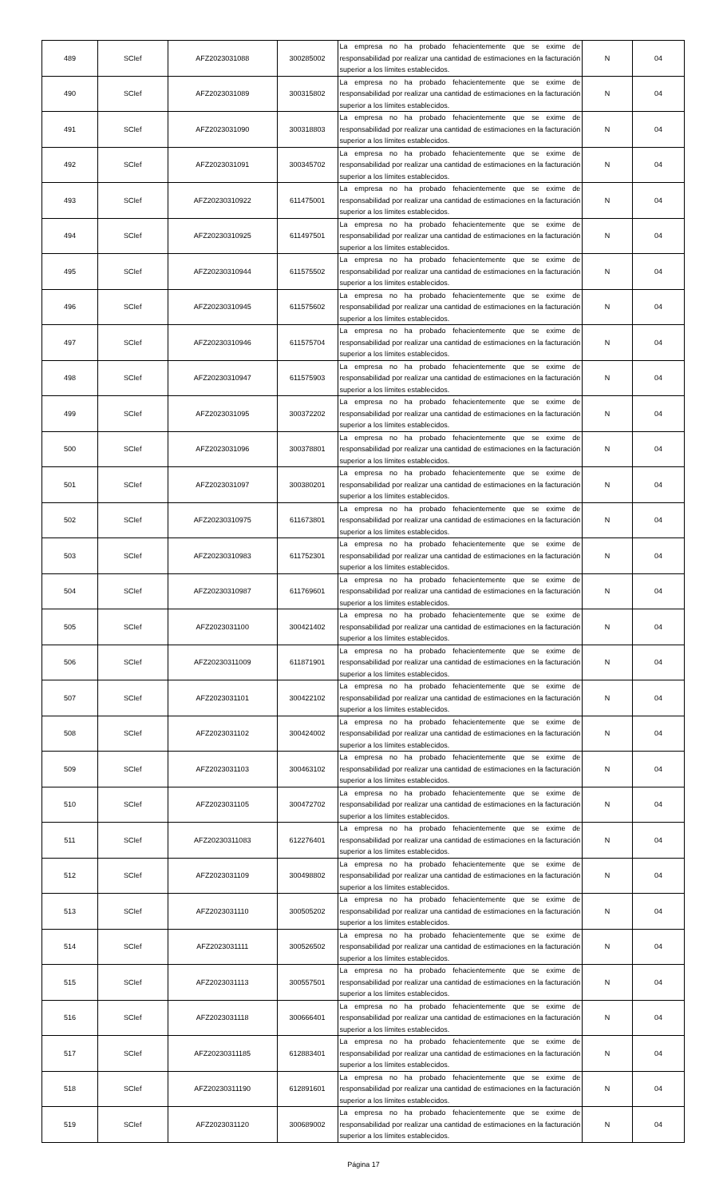| 489 | SCIef | AFZ2023031088 | 300285002 | La empresa no ha probado fehacientemente que se exime de responsabilidad por realizar una cantidad de estimaciones en la facturación superior a los límites establecidos. | N | 04 |
| 490 | SCIef | AFZ2023031089 | 300315802 | La empresa no ha probado fehacientemente que se exime de responsabilidad por realizar una cantidad de estimaciones en la facturación superior a los límites establecidos. | N | 04 |
| 491 | SCIef | AFZ2023031090 | 300318803 | La empresa no ha probado fehacientemente que se exime de responsabilidad por realizar una cantidad de estimaciones en la facturación superior a los límites establecidos. | N | 04 |
| 492 | SCIef | AFZ2023031091 | 300345702 | La empresa no ha probado fehacientemente que se exime de responsabilidad por realizar una cantidad de estimaciones en la facturación superior a los límites establecidos. | N | 04 |
| 493 | SCIef | AFZ20230310922 | 611475001 | La empresa no ha probado fehacientemente que se exime de responsabilidad por realizar una cantidad de estimaciones en la facturación superior a los límites establecidos. | N | 04 |
| 494 | SCIef | AFZ20230310925 | 611497501 | La empresa no ha probado fehacientemente que se exime de responsabilidad por realizar una cantidad de estimaciones en la facturación superior a los límites establecidos. | N | 04 |
| 495 | SCIef | AFZ20230310944 | 611575502 | La empresa no ha probado fehacientemente que se exime de responsabilidad por realizar una cantidad de estimaciones en la facturación superior a los límites establecidos. | N | 04 |
| 496 | SCIef | AFZ20230310945 | 611575602 | La empresa no ha probado fehacientemente que se exime de responsabilidad por realizar una cantidad de estimaciones en la facturación superior a los límites establecidos. | N | 04 |
| 497 | SCIef | AFZ20230310946 | 611575704 | La empresa no ha probado fehacientemente que se exime de responsabilidad por realizar una cantidad de estimaciones en la facturación superior a los límites establecidos. | N | 04 |
| 498 | SCIef | AFZ20230310947 | 611575903 | La empresa no ha probado fehacientemente que se exime de responsabilidad por realizar una cantidad de estimaciones en la facturación superior a los límites establecidos. | N | 04 |
| 499 | SCIef | AFZ2023031095 | 300372202 | La empresa no ha probado fehacientemente que se exime de responsabilidad por realizar una cantidad de estimaciones en la facturación superior a los límites establecidos. | N | 04 |
| 500 | SCIef | AFZ2023031096 | 300378801 | La empresa no ha probado fehacientemente que se exime de responsabilidad por realizar una cantidad de estimaciones en la facturación superior a los límites establecidos. | N | 04 |
| 501 | SCIef | AFZ2023031097 | 300380201 | La empresa no ha probado fehacientemente que se exime de responsabilidad por realizar una cantidad de estimaciones en la facturación superior a los límites establecidos. | N | 04 |
| 502 | SCIef | AFZ20230310975 | 611673801 | La empresa no ha probado fehacientemente que se exime de responsabilidad por realizar una cantidad de estimaciones en la facturación superior a los límites establecidos. | N | 04 |
| 503 | SCIef | AFZ20230310983 | 611752301 | La empresa no ha probado fehacientemente que se exime de responsabilidad por realizar una cantidad de estimaciones en la facturación superior a los límites establecidos. | N | 04 |
| 504 | SCIef | AFZ20230310987 | 611769601 | La empresa no ha probado fehacientemente que se exime de responsabilidad por realizar una cantidad de estimaciones en la facturación superior a los límites establecidos. | N | 04 |
| 505 | SCIef | AFZ2023031100 | 300421402 | La empresa no ha probado fehacientemente que se exime de responsabilidad por realizar una cantidad de estimaciones en la facturación superior a los límites establecidos. | N | 04 |
| 506 | SCIef | AFZ20230311009 | 611871901 | La empresa no ha probado fehacientemente que se exime de responsabilidad por realizar una cantidad de estimaciones en la facturación superior a los límites establecidos. | N | 04 |
| 507 | SCIef | AFZ2023031101 | 300422102 | La empresa no ha probado fehacientemente que se exime de responsabilidad por realizar una cantidad de estimaciones en la facturación superior a los límites establecidos. | N | 04 |
| 508 | SCIef | AFZ2023031102 | 300424002 | La empresa no ha probado fehacientemente que se exime de responsabilidad por realizar una cantidad de estimaciones en la facturación superior a los límites establecidos. | N | 04 |
| 509 | SCIef | AFZ2023031103 | 300463102 | La empresa no ha probado fehacientemente que se exime de responsabilidad por realizar una cantidad de estimaciones en la facturación superior a los límites establecidos. | N | 04 |
| 510 | SCIef | AFZ2023031105 | 300472702 | La empresa no ha probado fehacientemente que se exime de responsabilidad por realizar una cantidad de estimaciones en la facturación superior a los límites establecidos. | N | 04 |
| 511 | SCIef | AFZ20230311083 | 612276401 | La empresa no ha probado fehacientemente que se exime de responsabilidad por realizar una cantidad de estimaciones en la facturación superior a los límites establecidos. | N | 04 |
| 512 | SCIef | AFZ2023031109 | 300498802 | La empresa no ha probado fehacientemente que se exime de responsabilidad por realizar una cantidad de estimaciones en la facturación superior a los límites establecidos. | N | 04 |
| 513 | SCIef | AFZ2023031110 | 300505202 | La empresa no ha probado fehacientemente que se exime de responsabilidad por realizar una cantidad de estimaciones en la facturación superior a los límites establecidos. | N | 04 |
| 514 | SCIef | AFZ2023031111 | 300526502 | La empresa no ha probado fehacientemente que se exime de responsabilidad por realizar una cantidad de estimaciones en la facturación superior a los límites establecidos. | N | 04 |
| 515 | SCIef | AFZ2023031113 | 300557501 | La empresa no ha probado fehacientemente que se exime de responsabilidad por realizar una cantidad de estimaciones en la facturación superior a los límites establecidos. | N | 04 |
| 516 | SCIef | AFZ2023031118 | 300666401 | La empresa no ha probado fehacientemente que se exime de responsabilidad por realizar una cantidad de estimaciones en la facturación superior a los límites establecidos. | N | 04 |
| 517 | SCIef | AFZ20230311185 | 612883401 | La empresa no ha probado fehacientemente que se exime de responsabilidad por realizar una cantidad de estimaciones en la facturación superior a los límites establecidos. | N | 04 |
| 518 | SCIef | AFZ20230311190 | 612891601 | La empresa no ha probado fehacientemente que se exime de responsabilidad por realizar una cantidad de estimaciones en la facturación superior a los límites establecidos. | N | 04 |
| 519 | SCIef | AFZ2023031120 | 300689002 | La empresa no ha probado fehacientemente que se exime de responsabilidad por realizar una cantidad de estimaciones en la facturación superior a los límites establecidos. | N | 04 |
Página 17